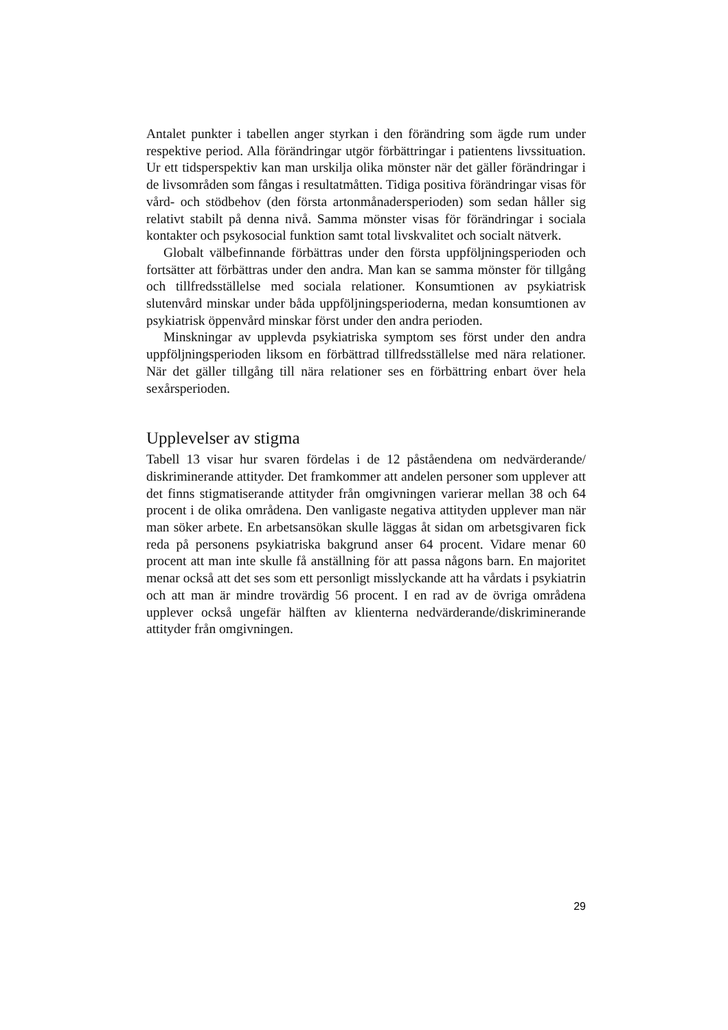Antalet punkter i tabellen anger styrkan i den förändring som ägde rum under respektive period. Alla förändringar utgör förbättringar i patientens livssituation. Ur ett tidsperspektiv kan man urskilja olika mönster när det gäller förändringar i de livsområden som fångas i resultatmåtten. Tidiga positiva förändringar visas för vård- och stödbehov (den första artonmånadersperioden) som sedan håller sig relativt stabilt på denna nivå. Samma mönster visas för förändringar i sociala kontakter och psykosocial funktion samt total livskvalitet och socialt nätverk.
Globalt välbefinnande förbättras under den första uppföljningsperioden och fortsätter att förbättras under den andra. Man kan se samma mönster för tillgång och tillfredsställelse med sociala relationer. Konsumtionen av psykiatrisk slutenvård minskar under båda uppföljningsperioderna, medan konsumtionen av psykiatrisk öppenvård minskar först under den andra perioden.
Minskningar av upplevda psykiatriska symptom ses först under den andra uppföljningsperioden liksom en förbättrad tillfredsställelse med nära relationer. När det gäller tillgång till nära relationer ses en förbättring enbart över hela sexårsperioden.
Upplevelser av stigma
Tabell 13 visar hur svaren fördelas i de 12 påståendena om nedvärderande/ diskriminerande attityder. Det framkommer att andelen personer som upplever att det finns stigmatiserande attityder från omgivningen varierar mellan 38 och 64 procent i de olika områdena. Den vanligaste negativa attityden upplever man när man söker arbete. En arbetsansökan skulle läggas åt sidan om arbetsgivaren fick reda på personens psykiatriska bakgrund anser 64 procent. Vidare menar 60 procent att man inte skulle få anställning för att passa någons barn. En majoritet menar också att det ses som ett personligt misslyckande att ha vårdats i psykiatrin och att man är mindre trovärdig 56 procent. I en rad av de övriga områdena upplever också ungefär hälften av klienterna nedvärderande/diskriminerande attityder från omgivningen.
29